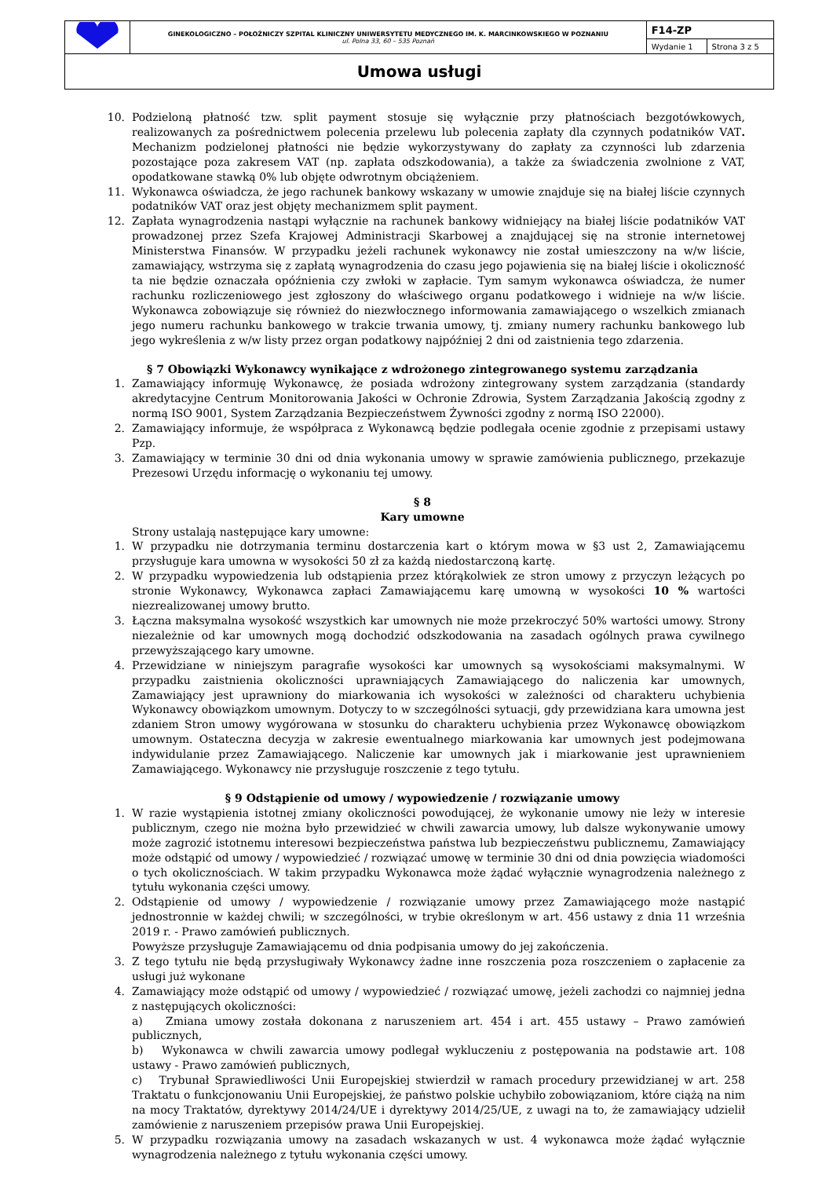| | GINEKOLOGICZNO – POŁOŻNICZY SZPITAL KLINICZNY UNIWERSYTETU MEDYCZNEGO IM. K. MARCINKOWSKIEGO W POZNANIU ul. Polna 33, 60 – 535 Poznań | F14-ZP | |
| | | Wydanie 1 | Strona 3 z 5 |
| Umowa usługi | | | |
10. Podzieloną płatność tzw. split payment stosuje się wyłącznie przy płatnościach bezgotówkowych, realizowanych za pośrednictwem polecenia przelewu lub polecenia zapłaty dla czynnych podatników VAT. Mechanizm podzielonej płatności nie będzie wykorzystywany do zapłaty za czynności lub zdarzenia pozostające poza zakresem VAT (np. zapłata odszkodowania), a także za świadczenia zwolnione z VAT, opodatkowane stawką 0% lub objęte odwrotnym obciążeniem.
11. Wykonawca oświadcza, że jego rachunek bankowy wskazany w umowie znajduje się na białej liście czynnych podatników VAT oraz jest objęty mechanizmem split payment.
12. Zapłata wynagrodzenia nastąpi wyłącznie na rachunek bankowy widniejący na białej liście podatników VAT prowadzonej przez Szefa Krajowej Administracji Skarbowej a znajdującej się na stronie internetowej Ministerstwa Finansów. W przypadku jeżeli rachunek wykonawcy nie został umieszczony na w/w liście, zamawiający, wstrzyma się z zapłatą wynagrodzenia do czasu jego pojawienia się na białej liście i okoliczność ta nie będzie oznaczała opóźnienia czy zwłoki w zapłacie. Tym samym wykonawca oświadcza, że numer rachunku rozliczeniowego jest zgłoszony do właściwego organu podatkowego i widnieje na w/w liście. Wykonawca zobowiązuje się również do niezwłocznego informowania zamawiającego o wszelkich zmianach jego numeru rachunku bankowego w trakcie trwania umowy, tj. zmiany numery rachunku bankowego lub jego wykreślenia z w/w listy przez organ podatkowy najpóźniej 2 dni od zaistnienia tego zdarzenia.
§ 7 Obowiązki Wykonawcy wynikające z wdrożonego zintegrowanego systemu zarządzania
1. Zamawiający informuję Wykonawcę, że posiada wdrożony zintegrowany system zarządzania (standardy akredytacyjne Centrum Monitorowania Jakości w Ochronie Zdrowia, System Zarządzania Jakością zgodny z normą ISO 9001, System Zarządzania Bezpieczeństwem Żywności zgodny z normą ISO 22000).
2. Zamawiający informuje, że współpraca z Wykonawcą będzie podlegała ocenie zgodnie z przepisami ustawy Pzp.
3. Zamawiający w terminie 30 dni od dnia wykonania umowy w sprawie zamówienia publicznego, przekazuje Prezesowi Urzędu informację o wykonaniu tej umowy.
§ 8
Kary umowne
Strony ustalają następujące kary umowne:
1. W przypadku nie dotrzymania terminu dostarczenia kart o którym mowa w §3 ust 2, Zamawiającemu przysługuje kara umowna w wysokości 50 zł za każdą niedostarczoną kartę.
2. W przypadku wypowiedzenia lub odstąpienia przez którąkolwiek ze stron umowy z przyczyn leżących po stronie Wykonawcy, Wykonawca zapłaci Zamawiającemu karę umowną w wysokości 10 % wartości niezrealizowanej umowy brutto.
3. Łączna maksymalna wysokość wszystkich kar umownych nie może przekroczyć 50% wartości umowy. Strony niezależnie od kar umownych mogą dochodzić odszkodowania na zasadach ogólnych prawa cywilnego przewyższającego kary umowne.
4. Przewidziane w niniejszym paragrafie wysokości kar umownych są wysokościami maksymalnymi. W przypadku zaistnienia okoliczności uprawniających Zamawiającego do naliczenia kar umownych, Zamawiający jest uprawniony do miarkowania ich wysokości w zależności od charakteru uchybienia Wykonawcy obowiązkom umownym. Dotyczy to w szczególności sytuacji, gdy przewidziana kara umowna jest zdaniem Stron umowy wygórowana w stosunku do charakteru uchybienia przez Wykonawcę obowiązkom umownym. Ostateczna decyzja w zakresie ewentualnego miarkowania kar umownych jest podejmowana indywidulanie przez Zamawiającego. Naliczenie kar umownych jak i miarkowanie jest uprawnieniem Zamawiającego. Wykonawcy nie przysługuje roszczenie z tego tytułu.
§ 9 Odstąpienie od umowy / wypowiedzenie / rozwiązanie umowy
1. W razie wystąpienia istotnej zmiany okoliczności powodującej, że wykonanie umowy nie leży w interesie publicznym, czego nie można było przewidzieć w chwili zawarcia umowy, lub dalsze wykonywanie umowy może zagrozić istotnemu interesowi bezpieczeństwa państwa lub bezpieczeństwu publicznemu, Zamawiający może odstąpić od umowy / wypowiedzieć / rozwiązać umowę w terminie 30 dni od dnia powzięcia wiadomości o tych okolicznościach. W takim przypadku Wykonawca może żądać wyłącznie wynagrodzenia należnego z tytułu wykonania części umowy.
2. Odstąpienie od umowy / wypowiedzenie / rozwiązanie umowy przez Zamawiającego może nastąpić jednostronnie w każdej chwili; w szczególności, w trybie określonym w art. 456 ustawy z dnia 11 września 2019 r. - Prawo zamówień publicznych.
Powyższe przysługuje Zamawiającemu od dnia podpisania umowy do jej zakończenia.
3. Z tego tytułu nie będą przysługiwały Wykonawcy żadne inne roszczenia poza roszczeniem o zapłacenie za usługi już wykonane
4. Zamawiający może odstąpić od umowy / wypowiedzieć / rozwiązać umowę, jeżeli zachodzi co najmniej jedna z następujących okoliczności:
a) Zmiana umowy została dokonana z naruszeniem art. 454 i art. 455 ustawy – Prawo zamówień publicznych,
b) Wykonawca w chwili zawarcia umowy podlegał wykluczeniu z postępowania na podstawie art. 108 ustawy - Prawo zamówień publicznych,
c) Trybunał Sprawiedliwości Unii Europejskiej stwierdził w ramach procedury przewidzianej w art. 258 Traktatu o funkcjonowaniu Unii Europejskiej, że państwo polskie uchybiło zobowiązaniom, które ciążą na nim na mocy Traktatów, dyrektywy 2014/24/UE i dyrektywy 2014/25/UE, z uwagi na to, że zamawiający udzielił zamówienie z naruszeniem przepisów prawa Unii Europejskiej.
5. W przypadku rozwiązania umowy na zasadach wskazanych w ust. 4 wykonawca może żądać wyłącznie wynagrodzenia należnego z tytułu wykonania części umowy.